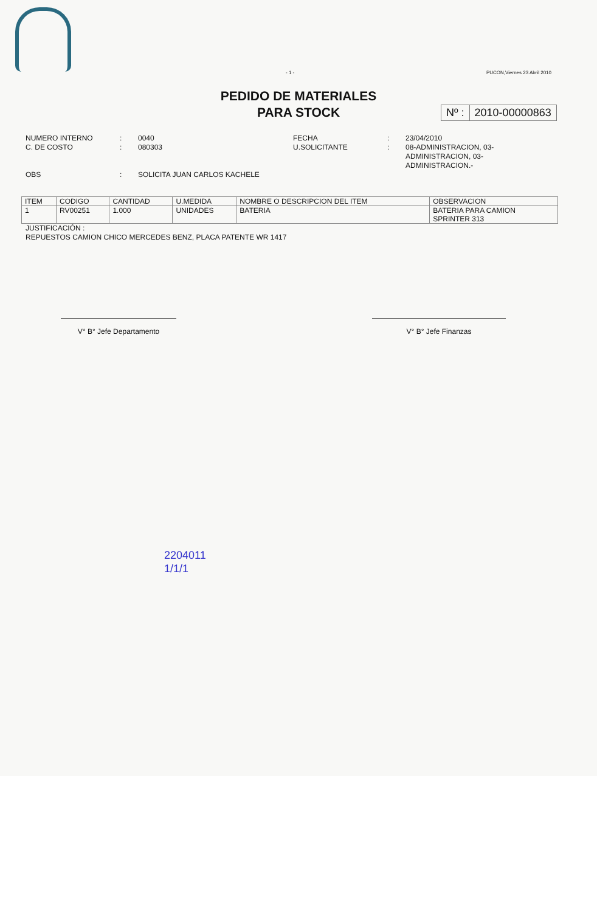- 1 - PUCON,Viernes 23 Abril 2010
PEDIDO DE MATERIALES
PARA STOCK
Nº : 2010-00000863
NUMERO INTERNO
C. DE COSTO
:
:
0040
080303
FECHA
U.SOLICITANTE
:
:
23/04/2010
08-ADMINISTRACION, 03-
ADMINISTRACION, 03-
ADMINISTRACION.-
OBS
:
SOLICITA JUAN CARLOS KACHELE
| ITEM | CODIGO | CANTIDAD | U.MEDIDA | NOMBRE O DESCRIPCION DEL ITEM | OBSERVACION |
| --- | --- | --- | --- | --- | --- |
| 1 | RV00251 | 1.000 | UNIDADES | BATERIA | BATERIA PARA CAMION SPRINTER 313 |
JUSTIFICACIÓN :
REPUESTOS CAMION CHICO MERCEDES BENZ, PLACA PATENTE WR 1417
V° B° Jefe Departamento V° B° Jefe Finanzas
2204011
1/1/1